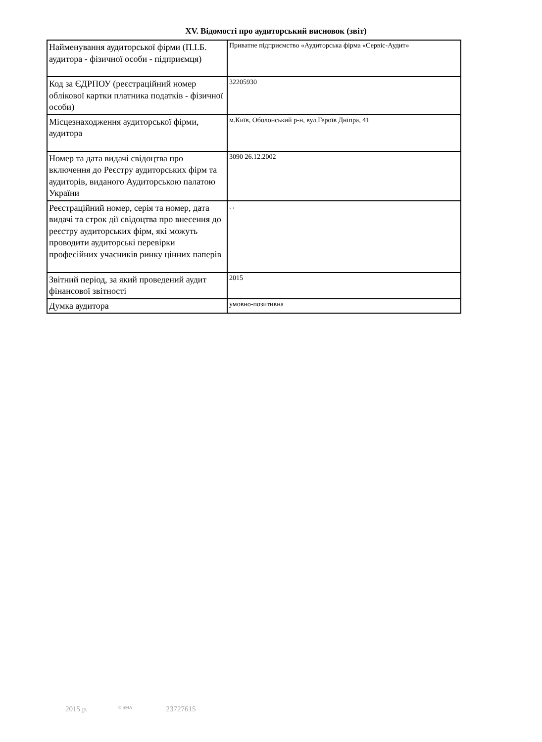XV. Відомості про аудиторський висновок (звіт)
| Найменування аудиторської фірми (П.І.Б. аудитора - фізичної особи - підприємця) | Приватне підприємство «Аудиторська фірма «Сервіс-Аудит» |
| Код за ЄДРПОУ (реєстраційний номер облікової картки платника податків - фізичної особи) | 32205930 |
| Місцезнаходження аудиторської фірми, аудитора | м.Київ, Оболонський р-н, вул.Героїв Дніпра, 41 |
| Номер та дата видачі свідоцтва про включення до Реєстру аудиторських фірм та аудиторів, виданого Аудиторською палатою України | 3090 26.12.2002 |
| Реєстраційний номер, серія та номер, дата видачі та строк дії свідоцтва про внесення до реєстру аудиторських фірм, які можуть проводити аудиторські перевірки професійних учасників ринку цінних паперів | , , |
| Звітний період, за який проведений аудит фінансової звітності | 2015 |
| Думка аудитора | умовно-позитивна |
2015 р. © SMA 23727615